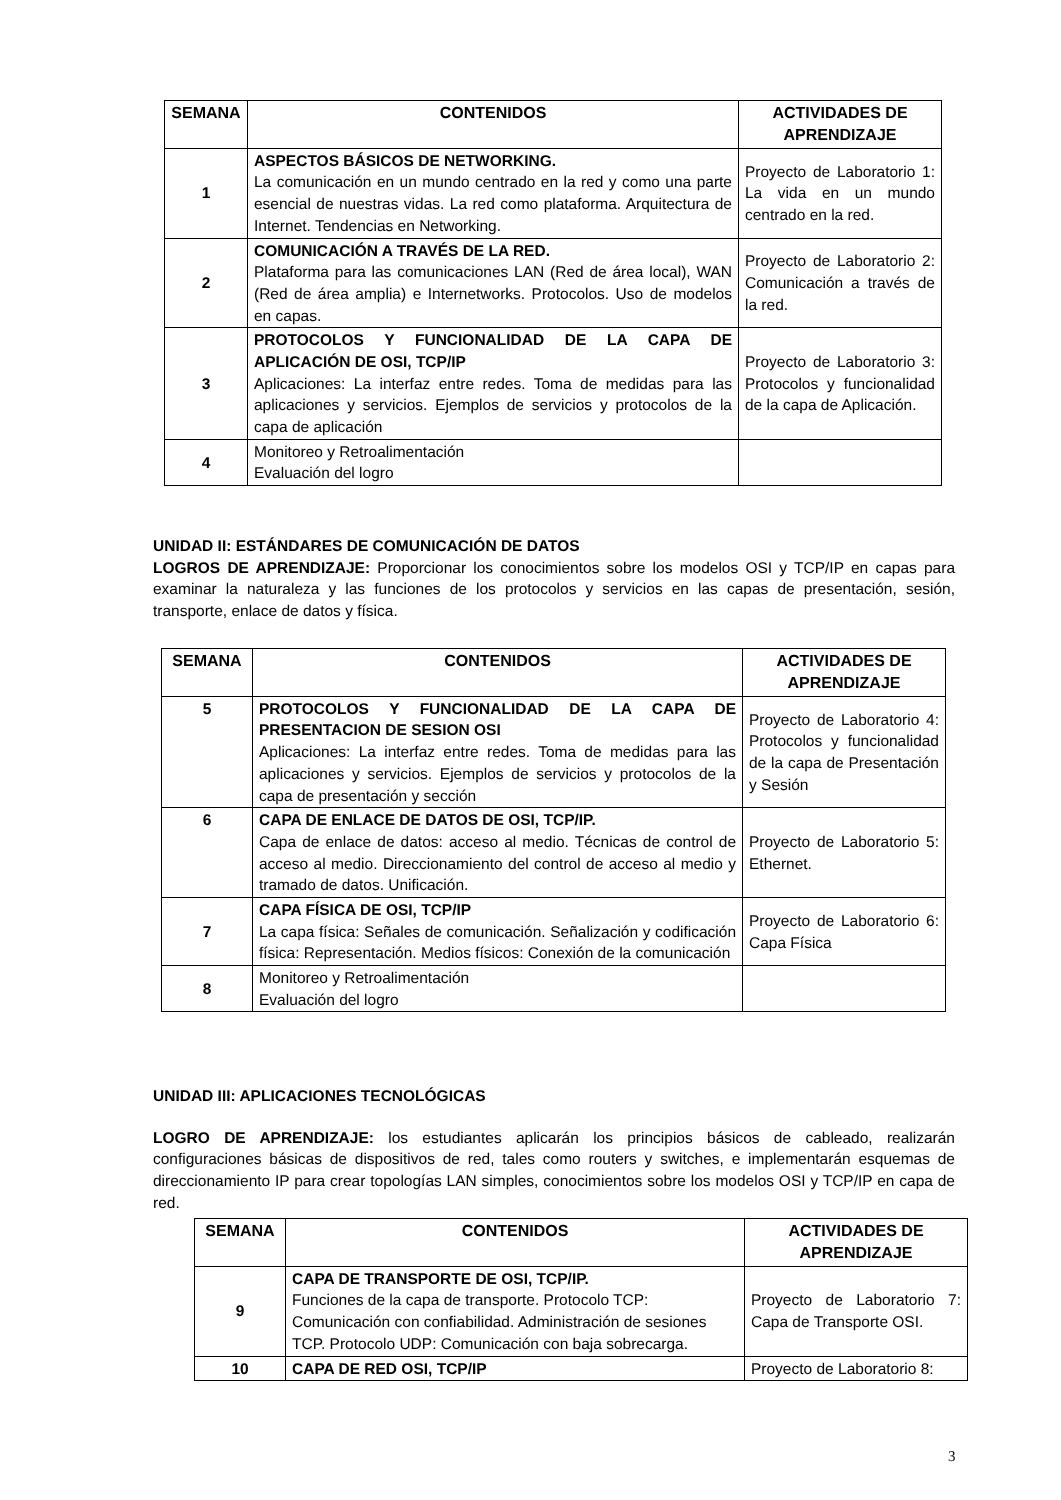| SEMANA | CONTENIDOS | ACTIVIDADES DE APRENDIZAJE |
| --- | --- | --- |
| 1 | ASPECTOS BÁSICOS DE NETWORKING. La comunicación en un mundo centrado en la red y como una parte esencial de nuestras vidas. La red como plataforma. Arquitectura de Internet. Tendencias en Networking. | Proyecto de Laboratorio 1: La vida en un mundo centrado en la red. |
| 2 | COMUNICACIÓN A TRAVÉS DE LA RED. Plataforma para las comunicaciones LAN (Red de área local), WAN (Red de área amplia) e Internetworks. Protocolos. Uso de modelos en capas. | Proyecto de Laboratorio 2: Comunicación a través de la red. |
| 3 | PROTOCOLOS Y FUNCIONALIDAD DE LA CAPA DE APLICACIÓN DE OSI, TCP/IP Aplicaciones: La interfaz entre redes. Toma de medidas para las aplicaciones y servicios. Ejemplos de servicios y protocolos de la capa de aplicación | Proyecto de Laboratorio 3: Protocolos y funcionalidad de la capa de Aplicación. |
| 4 | Monitoreo y Retroalimentación Evaluación del logro | |
UNIDAD II: ESTÁNDARES DE COMUNICACIÓN DE DATOS
LOGROS DE APRENDIZAJE: Proporcionar los conocimientos sobre los modelos OSI y TCP/IP en capas para examinar la naturaleza y las funciones de los protocolos y servicios en las capas de presentación, sesión, transporte, enlace de datos y física.
| SEMANA | CONTENIDOS | ACTIVIDADES DE APRENDIZAJE |
| --- | --- | --- |
| 5 | PROTOCOLOS Y FUNCIONALIDAD DE LA CAPA DE PRESENTACION DE SESION OSI Aplicaciones: La interfaz entre redes. Toma de medidas para las aplicaciones y servicios. Ejemplos de servicios y protocolos de la capa de presentación y sección | Proyecto de Laboratorio 4: Protocolos y funcionalidad de la capa de Presentación y Sesión |
| 6 | CAPA DE ENLACE DE DATOS DE OSI, TCP/IP. Capa de enlace de datos: acceso al medio. Técnicas de control de acceso al medio. Direccionamiento del control de acceso al medio y tramado de datos. Unificación. | Proyecto de Laboratorio 5: Ethernet. |
| 7 | CAPA FÍSICA DE OSI, TCP/IP La capa física: Señales de comunicación. Señalización y codificación física: Representación. Medios físicos: Conexión de la comunicación | Proyecto de Laboratorio 6: Capa Física |
| 8 | Monitoreo y Retroalimentación Evaluación del logro | |
UNIDAD III: APLICACIONES TECNOLÓGICAS
LOGRO DE APRENDIZAJE: los estudiantes aplicarán los principios básicos de cableado, realizarán configuraciones básicas de dispositivos de red, tales como routers y switches, e implementarán esquemas de direccionamiento IP para crear topologías LAN simples, conocimientos sobre los modelos OSI y TCP/IP en capa de red.
| SEMANA | CONTENIDOS | ACTIVIDADES DE APRENDIZAJE |
| --- | --- | --- |
| 9 | CAPA DE TRANSPORTE DE OSI, TCP/IP. Funciones de la capa de transporte. Protocolo TCP: Comunicación con confiabilidad. Administración de sesiones TCP. Protocolo UDP: Comunicación con baja sobrecarga. | Proyecto de Laboratorio 7: Capa de Transporte OSI. |
| 10 | CAPA DE RED OSI, TCP/IP | Proyecto de Laboratorio 8: |
3